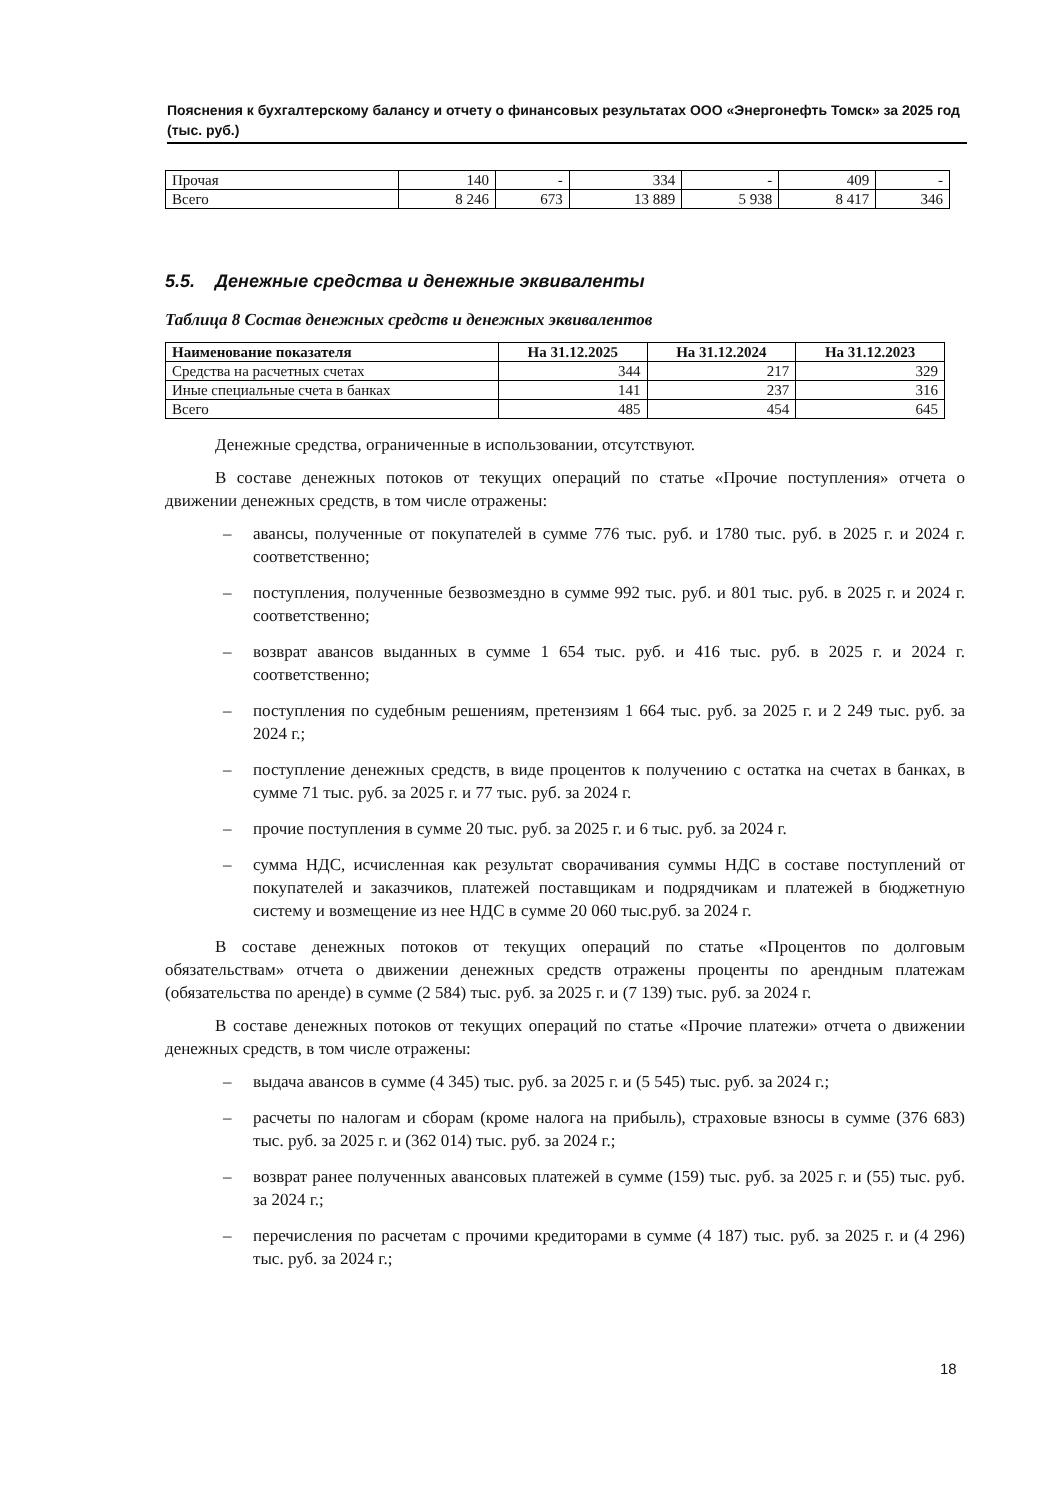Пояснения к бухгалтерскому балансу и отчету о финансовых результатах ООО «Энергонефть Томск» за 2025 год (тыс. руб.)
| Прочая | 140 | - | 334 | - | 409 | - |
| Всего | 8 246 | 673 | 13 889 | 5 938 | 8 417 | 346 |
5.5. Денежные средства и денежные эквиваленты
Таблица 8 Состав денежных средств и денежных эквивалентов
| Наименование показателя | На 31.12.2025 | На 31.12.2024 | На 31.12.2023 |
| --- | --- | --- | --- |
| Средства на расчетных счетах | 344 | 217 | 329 |
| Иные специальные счета в банках | 141 | 237 | 316 |
| Всего | 485 | 454 | 645 |
Денежные средства, ограниченные в использовании, отсутствуют.
В составе денежных потоков от текущих операций по статье «Прочие поступления» отчета о движении денежных средств, в том числе отражены:
– авансы, полученные от покупателей в сумме 776 тыс. руб. и 1780 тыс. руб. в 2025 г. и 2024 г. соответственно;
– поступления, полученные безвозмездно в сумме 992 тыс. руб. и 801 тыс. руб. в 2025 г. и 2024 г. соответственно;
– возврат авансов выданных в сумме 1 654 тыс. руб. и 416 тыс. руб. в 2025 г. и 2024 г. соответственно;
– поступления по судебным решениям, претензиям 1 664 тыс. руб. за 2025 г. и 2 249 тыс. руб. за 2024 г.;
– поступление денежных средств, в виде процентов к получению с остатка на счетах в банках, в сумме 71 тыс. руб. за 2025 г. и 77 тыс. руб. за 2024 г.
– прочие поступления в сумме 20 тыс. руб. за 2025 г. и 6 тыс. руб. за 2024 г.
– сумма НДС, исчисленная как результат сворачивания суммы НДС в составе поступлений от покупателей и заказчиков, платежей поставщикам и подрядчикам и платежей в бюджетную систему и возмещение из нее НДС в сумме 20 060 тыс.руб. за 2024 г.
В составе денежных потоков от текущих операций по статье «Процентов по долговым обязательствам» отчета о движении денежных средств отражены проценты по арендным платежам (обязательства по аренде) в сумме (2 584) тыс. руб. за 2025 г. и (7 139) тыс. руб. за 2024 г.
В составе денежных потоков от текущих операций по статье «Прочие платежи» отчета о движении денежных средств, в том числе отражены:
– выдача авансов в сумме (4 345) тыс. руб. за 2025 г. и (5 545) тыс. руб. за 2024 г.;
– расчеты по налогам и сборам (кроме налога на прибыль), страховые взносы в сумме (376 683) тыс. руб. за 2025 г. и (362 014) тыс. руб. за 2024 г.;
– возврат ранее полученных авансовых платежей в сумме (159) тыс. руб. за 2025 г. и (55) тыс. руб. за 2024 г.;
– перечисления по расчетам с прочими кредиторами в сумме (4 187) тыс. руб. за 2025 г. и (4 296) тыс. руб. за 2024 г.;
18